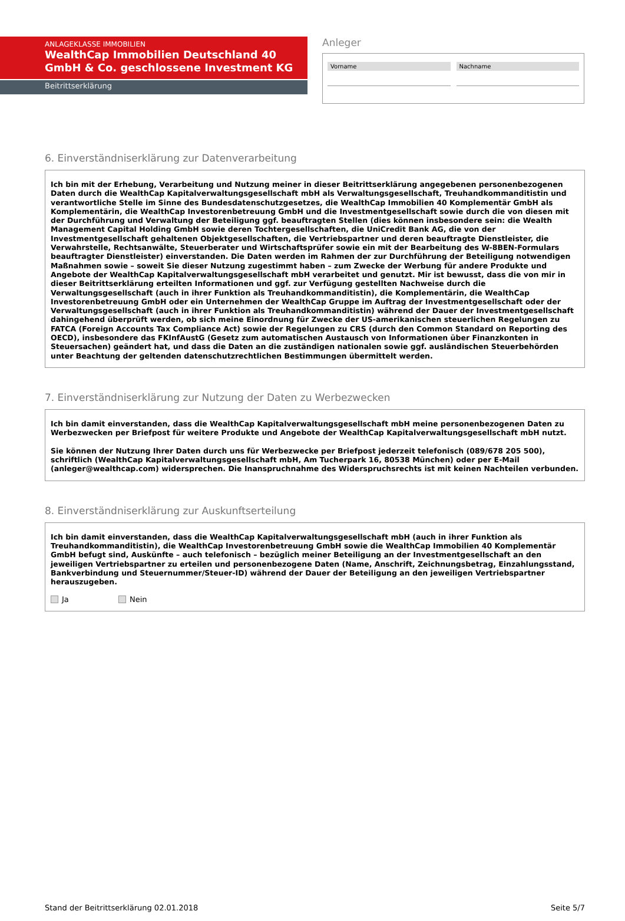ANLAGEKLASSE IMMOBILIEN
WealthCap Immobilien Deutschland 40 GmbH & Co. geschlossene Investment KG
Beitrittserklärung
Anleger
Vorname Nachname
6. Einverständniserklärung zur Datenverarbeitung
Ich bin mit der Erhebung, Verarbeitung und Nutzung meiner in dieser Beitrittserklärung angegebenen personenbezogenen Daten durch die WealthCap Kapitalverwaltungsgesellschaft mbH als Verwaltungsgesellschaft, Treuhandkommanditistin und verantwortliche Stelle im Sinne des Bundesdatenschutzgesetzes, die WealthCap Immobilien 40 Komplementär GmbH als Komplementärin, die WealthCap Investorenbetreuung GmbH und die Investmentgesellschaft sowie durch die von diesen mit der Durchführung und Verwaltung der Beteiligung ggf. beauftragten Stellen (dies können insbesondere sein: die Wealth Management Capital Holding GmbH sowie deren Tochtergesellschaften, die UniCredit Bank AG, die von der Investmentgesellschaft gehaltenen Objektgesellschaften, die Vertriebspartner und deren beauftragte Dienstleister, die Verwahrstelle, Rechtsanwälte, Steuerberater und Wirtschaftsprüfer sowie ein mit der Bearbeitung des W-8BEN-Formulars beauftragter Dienstleister) einverstanden. Die Daten werden im Rahmen der zur Durchführung der Beteiligung notwendigen Maßnahmen sowie – soweit Sie dieser Nutzung zugestimmt haben – zum Zwecke der Werbung für andere Produkte und Angebote der WealthCap Kapitalverwaltungsgesellschaft mbH verarbeitet und genutzt. Mir ist bewusst, dass die von mir in dieser Beitrittserklärung erteilten Informationen und ggf. zur Verfügung gestellten Nachweise durch die Verwaltungsgesellschaft (auch in ihrer Funktion als Treuhandkommanditistin), die Komplementärin, die WealthCap Investorenbetreuung GmbH oder ein Unternehmen der WealthCap Gruppe im Auftrag der Investmentgesellschaft oder der Verwaltungsgesellschaft (auch in ihrer Funktion als Treuhandkommanditistin) während der Dauer der Investmentgesellschaft dahingehend überprüft werden, ob sich meine Einordnung für Zwecke der US-amerikanischen steuerlichen Regelungen zu FATCA (Foreign Accounts Tax Compliance Act) sowie der Regelungen zu CRS (durch den Common Standard on Reporting des OECD), insbesondere das FKInfAustG (Gesetz zum automatischen Austausch von Informationen über Finanzkonten in Steuersachen) geändert hat, und dass die Daten an die zuständigen nationalen sowie ggf. ausländischen Steuerbehörden unter Beachtung der geltenden datenschutzrechtlichen Bestimmungen übermittelt werden.
7. Einverständniserklärung zur Nutzung der Daten zu Werbezwecken
Ich bin damit einverstanden, dass die WealthCap Kapitalverwaltungsgesellschaft mbH meine personenbezogenen Daten zu Werbezwecken per Briefpost für weitere Produkte und Angebote der WealthCap Kapitalverwaltungsgesellschaft mbH nutzt.
Sie können der Nutzung Ihrer Daten durch uns für Werbezwecke per Briefpost jederzeit telefonisch (089/678 205 500), schriftlich (WealthCap Kapitalverwaltungsgesellschaft mbH, Am Tucherpark 16, 80538 München) oder per E-Mail (anleger@wealthcap.com) widersprechen. Die Inanspruchnahme des Widerspruchsrechts ist mit keinen Nachteilen verbunden.
8. Einverständniserklärung zur Auskunftserteilung
Ich bin damit einverstanden, dass die WealthCap Kapitalverwaltungsgesellschaft mbH (auch in ihrer Funktion als Treuhandkommanditistin), die WealthCap Investorenbetreuung GmbH sowie die WealthCap Immobilien 40 Komplementär GmbH befugt sind, Auskünfte – auch telefonisch – bezüglich meiner Beteiligung an der Investmentgesellschaft an den jeweiligen Vertriebspartner zu erteilen und personenbezogene Daten (Name, Anschrift, Zeichnungsbetrag, Einzahlungsstand, Bankverbindung und Steuernummer/Steuer-ID) während der Dauer der Beteiligung an den jeweiligen Vertriebspartner herauszugeben.
Ja Nein
Stand der Beitrittserklärung 02.01.2018 Seite 5/7